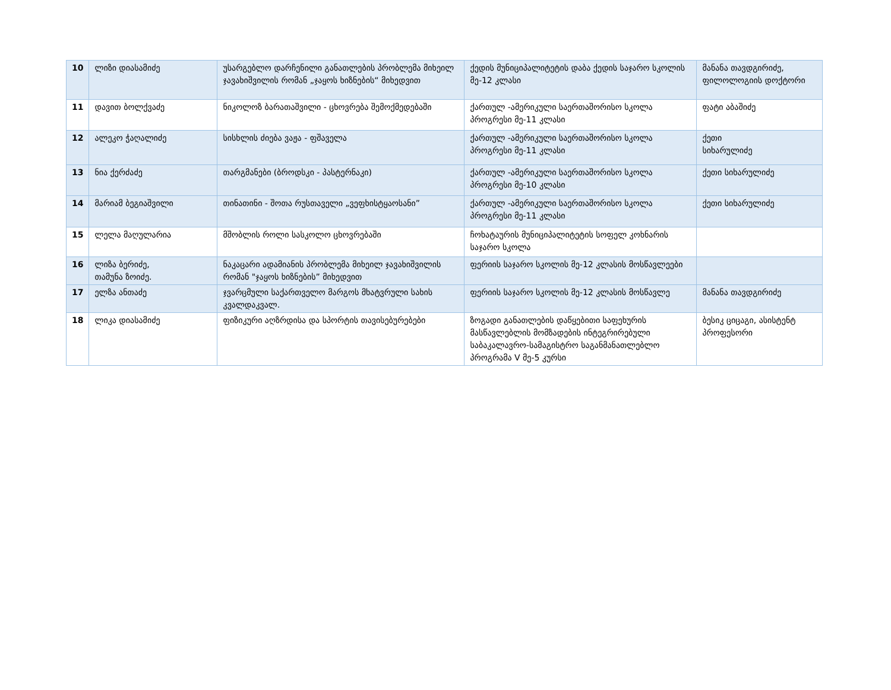| 10 | ლიზი დიასამიძე | უსარგებლო დარჩენილი განათლების პრობლემა მიხეილ ჯავახიშვილის რომან „ჯაყოს ხიზნების“ მიხედვით | ქედის მუნიციპალიტეტის დაბა ქედის საჯარო სკოლის მე-12 კლასი | მანანა თავდგირიძე, ფილოლოგიის დოქტორი |
| 11 | დავით ბოლქვაძე | ნიკოლოზ ბარათაშვილი - ცხოვრება შემოქმედებაში | ქართულ -ამერიკული საერთაშორისო სკოლა პროგრესი მე-11 კლასი | ფატი აბაშიძე |
| 12 | ალეკო ჭაღალიძე | სისხლის ძიება ვაჟა - ფშაველა | ქართულ -ამერიკული საერთაშორისო სკოლა პროგრესი მე-11 კლასი | ქეთი სიხარულიძე |
| 13 | ნია ქერძაძე | თარგმანები (ბროდსკი - პასტერნაკი) | ქართულ -ამერიკული საერთაშორისო სკოლა პროგრესი მე-10 კლასი | ქეთი სიხარულიძე |
| 14 | მარიამ ბეგიაშვილი | თინათინი - შოთა რუსთაველი „ვეფხისტყაოსანი” | ქართულ -ამერიკული საერთაშორისო სკოლა პროგრესი მე-11 კლასი | ქეთი სიხარულიძე |
| 15 | ლელა მაღულარია | მშობლის როლი სასკოლო ცხოვრებაში | ჩოხატაურის მუნიციპალიტეტის სოფელ კოხნარის საჯარო სკოლა | |
| 16 | ლიზა ბერიძე, თამუნა ზოიძე. | ნაკაცარი ადამიანის პრობლემა მიხეილ ჯავახიშვილის რომან "ჯაყოს ხიზნების” მიხედვით | ფერიის საჯარო სკოლის მე-12 კლასის მოსწავლეები | |
| 17 | ელზა ანთაძე | ჯვარცმული საქართველო მარგოს მხატვრული სახის კვალდაკვალ. | ფერიის საჯარო სკოლის მე-12 კლასის მოსწავლე | მანანა თავდგირიძე |
| 18 | ლიკა დიასამიძე | ფიზიკური აღზრდისა და სპორტის თავისებურებები | ზოგადი განათლების დაწყებითი საფეხურის მასწავლებლის მომზადების ინტეგრირებული საბაკალავრო-სამაგისტრო საგანმანათლებლო პროგრამა V მე-5 კურსი | ბესიკ ციცაგი, ასისტენტ პროფესორი |